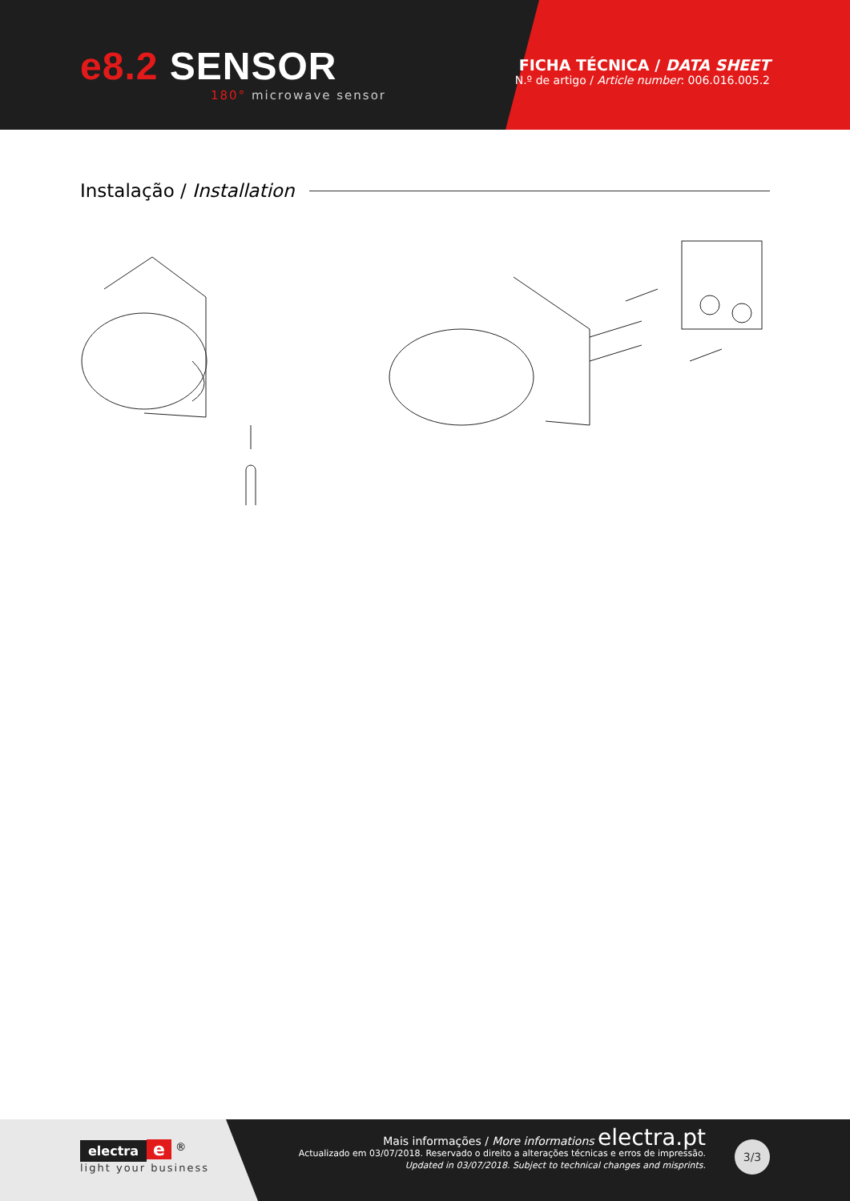e8.2 SENSOR
180° microwave sensor
FICHA TÉCNICA / DATA SHEET
N.º de artigo / Article number: 006.016.005.2
Instalação / Installation
electra e <sup>®</sup>
light your business
Mais informações / More informations electra.pt
Actualizado em 03/07/2018. Reservado o direito a alterações técnicas e erros de impressão.
Updated in 03/07/2018. Subject to technical changes and misprints.
3/3